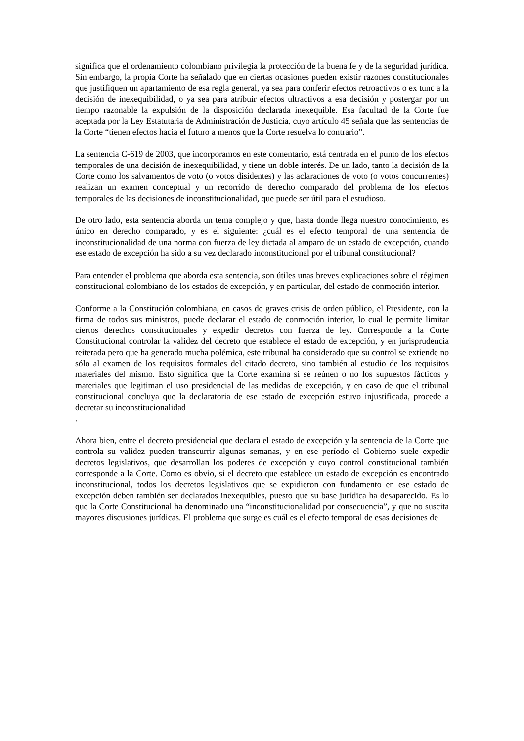significa que el ordenamiento colombiano privilegia la protección de la buena fe y de la seguridad jurídica. Sin embargo, la propia Corte ha señalado que en ciertas ocasiones pueden existir razones constitucionales que justifiquen un apartamiento de esa regla general, ya sea para conferir efectos retroactivos o ex tunc a la decisión de inexequibilidad, o ya sea para atribuir efectos ultractivos a esa decisión y postergar por un tiempo razonable la expulsión de la disposición declarada inexequible. Esa facultad de la Corte fue aceptada por la Ley Estatutaria de Administración de Justicia, cuyo artículo 45 señala que las sentencias de la Corte “tienen efectos hacia el futuro a menos que la Corte resuelva lo contrario”.
La sentencia C-619 de 2003, que incorporamos en este comentario, está centrada en el punto de los efectos temporales de una decisión de inexequibilidad, y tiene un doble interés. De un lado, tanto la decisión de la Corte como los salvamentos de voto (o votos disidentes) y las aclaraciones de voto (o votos concurrentes) realizan un examen conceptual y un recorrido de derecho comparado del problema de los efectos temporales de las decisiones de inconstitucionalidad, que puede ser útil para el estudioso.
De otro lado, esta sentencia aborda un tema complejo y que, hasta donde llega nuestro conocimiento, es único en derecho comparado, y es el siguiente: ¿cuál es el efecto temporal de una sentencia de inconstitucionalidad de una norma con fuerza de ley dictada al amparo de un estado de excepción, cuando ese estado de excepción ha sido a su vez declarado inconstitucional por el tribunal constitucional?
Para entender el problema que aborda esta sentencia, son útiles unas breves explicaciones sobre el régimen constitucional colombiano de los estados de excepción, y en particular, del estado de conmoción interior.
Conforme a la Constitución colombiana, en casos de graves crisis de orden público, el Presidente, con la firma de todos sus ministros, puede declarar el estado de conmoción interior, lo cual le permite limitar ciertos derechos constitucionales y expedir decretos con fuerza de ley. Corresponde a la Corte Constitucional controlar la validez del decreto que establece el estado de excepción, y en jurisprudencia reiterada pero que ha generado mucha polémica, este tribunal ha considerado que su control se extiende no sólo al examen de los requisitos formales del citado decreto, sino también al estudio de los requisitos materiales del mismo. Esto significa que la Corte examina si se reúnen o no los supuestos fácticos y materiales que legitiman el uso presidencial de las medidas de excepción, y en caso de que el tribunal constitucional concluya que la declaratoria de ese estado de excepción estuvo injustificada, procede a decretar su inconstitucionalidad
.
Ahora bien, entre el decreto presidencial que declara el estado de excepción y la sentencia de la Corte que controla su validez pueden transcurrir algunas semanas, y en ese período el Gobierno suele expedir decretos legislativos, que desarrollan los poderes de excepción y cuyo control constitucional también corresponde a la Corte. Como es obvio, si el decreto que establece un estado de excepción es encontrado inconstitucional, todos los decretos legislativos que se expidieron con fundamento en ese estado de excepción deben también ser declarados inexequibles, puesto que su base jurídica ha desaparecido. Es lo que la Corte Constitucional ha denominado una “inconstitucionalidad por consecuencia”, y que no suscita mayores discusiones jurídicas. El problema que surge es cuál es el efecto temporal de esas decisiones de